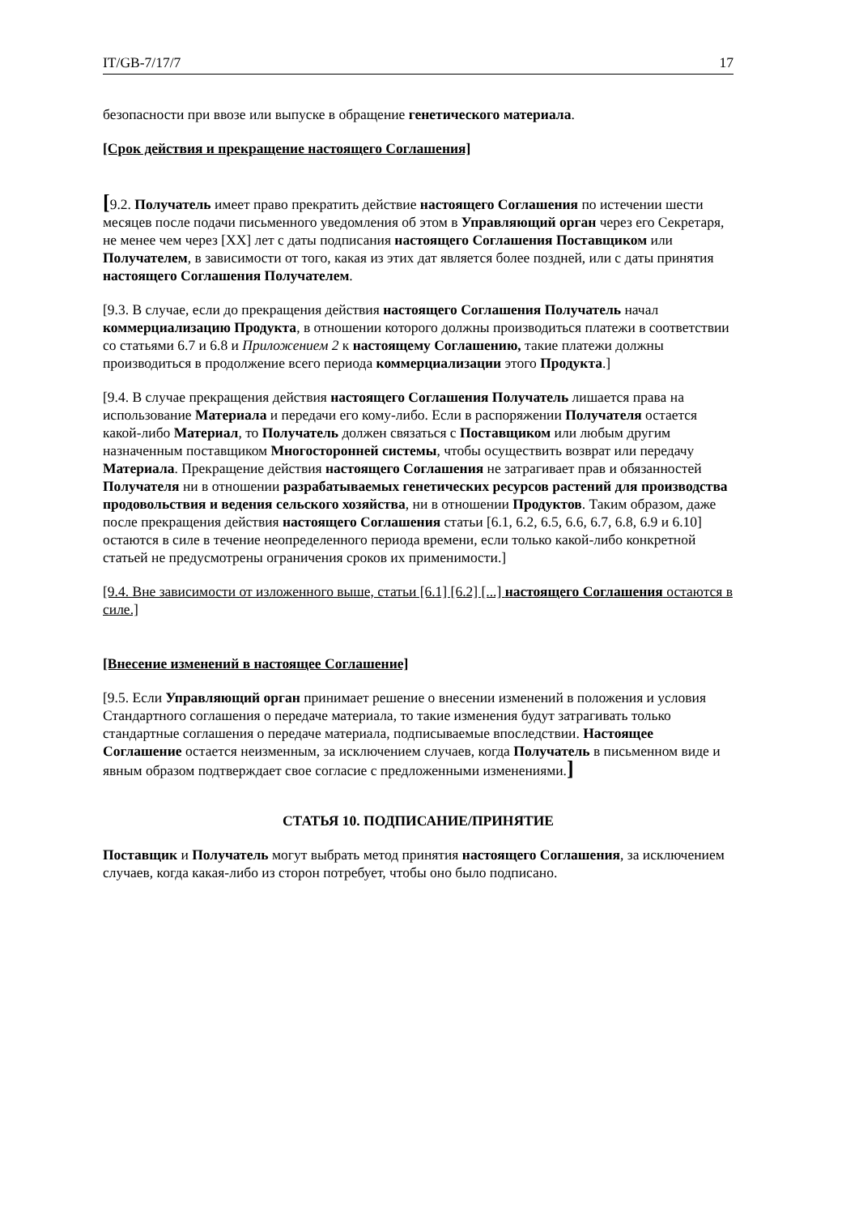IT/GB-7/17/7 17
безопасности при ввозе или выпуске в обращение генетического материала.
[Срок действия и прекращение настоящего Соглашения]
[9.2. Получатель имеет право прекратить действие настоящего Соглашения по истечении шести месяцев после подачи письменного уведомления об этом в Управляющий орган через его Секретаря, не менее чем через [XX] лет с даты подписания настоящего Соглашения Поставщиком или Получателем, в зависимости от того, какая из этих дат является более поздней, или с даты принятия настоящего Соглашения Получателем.
[9.3. В случае, если до прекращения действия настоящего Соглашения Получатель начал коммерциализацию Продукта, в отношении которого должны производиться платежи в соответствии со статьями 6.7 и 6.8 и Приложением 2 к настоящему Соглашению, такие платежи должны производиться в продолжение всего периода коммерциализации этого Продукта.]
[9.4. В случае прекращения действия настоящего Соглашения Получатель лишается права на использование Материала и передачи его кому-либо. Если в распоряжении Получателя остается какой-либо Материал, то Получатель должен связаться с Поставщиком или любым другим назначенным поставщиком Многосторонней системы, чтобы осуществить возврат или передачу Материала. Прекращение действия настоящего Соглашения не затрагивает прав и обязанностей Получателя ни в отношении разрабатываемых генетических ресурсов растений для производства продовольствия и ведения сельского хозяйства, ни в отношении Продуктов. Таким образом, даже после прекращения действия настоящего Соглашения статьи [6.1, 6.2, 6.5, 6.6, 6.7, 6.8, 6.9 и 6.10] остаются в силе в течение неопределенного периода времени, если только какой-либо конкретной статьей не предусмотрены ограничения сроков их применимости.]
[9.4. Вне зависимости от изложенного выше, статьи [6.1] [6.2] [...] настоящего Соглашения остаются в силе.]
[Внесение изменений в настоящее Соглашение]
[9.5. Если Управляющий орган принимает решение о внесении изменений в положения и условия Стандартного соглашения о передаче материала, то такие изменения будут затрагивать только стандартные соглашения о передаче материала, подписываемые впоследствии. Настоящее Соглашение остается неизменным, за исключением случаев, когда Получатель в письменном виде и явным образом подтверждает свое согласие с предложенными изменениями.]
СТАТЬЯ 10. ПОДПИСАНИЕ/ПРИНЯТИЕ
Поставщик и Получатель могут выбрать метод принятия настоящего Соглашения, за исключением случаев, когда какая-либо из сторон потребует, чтобы оно было подписано.